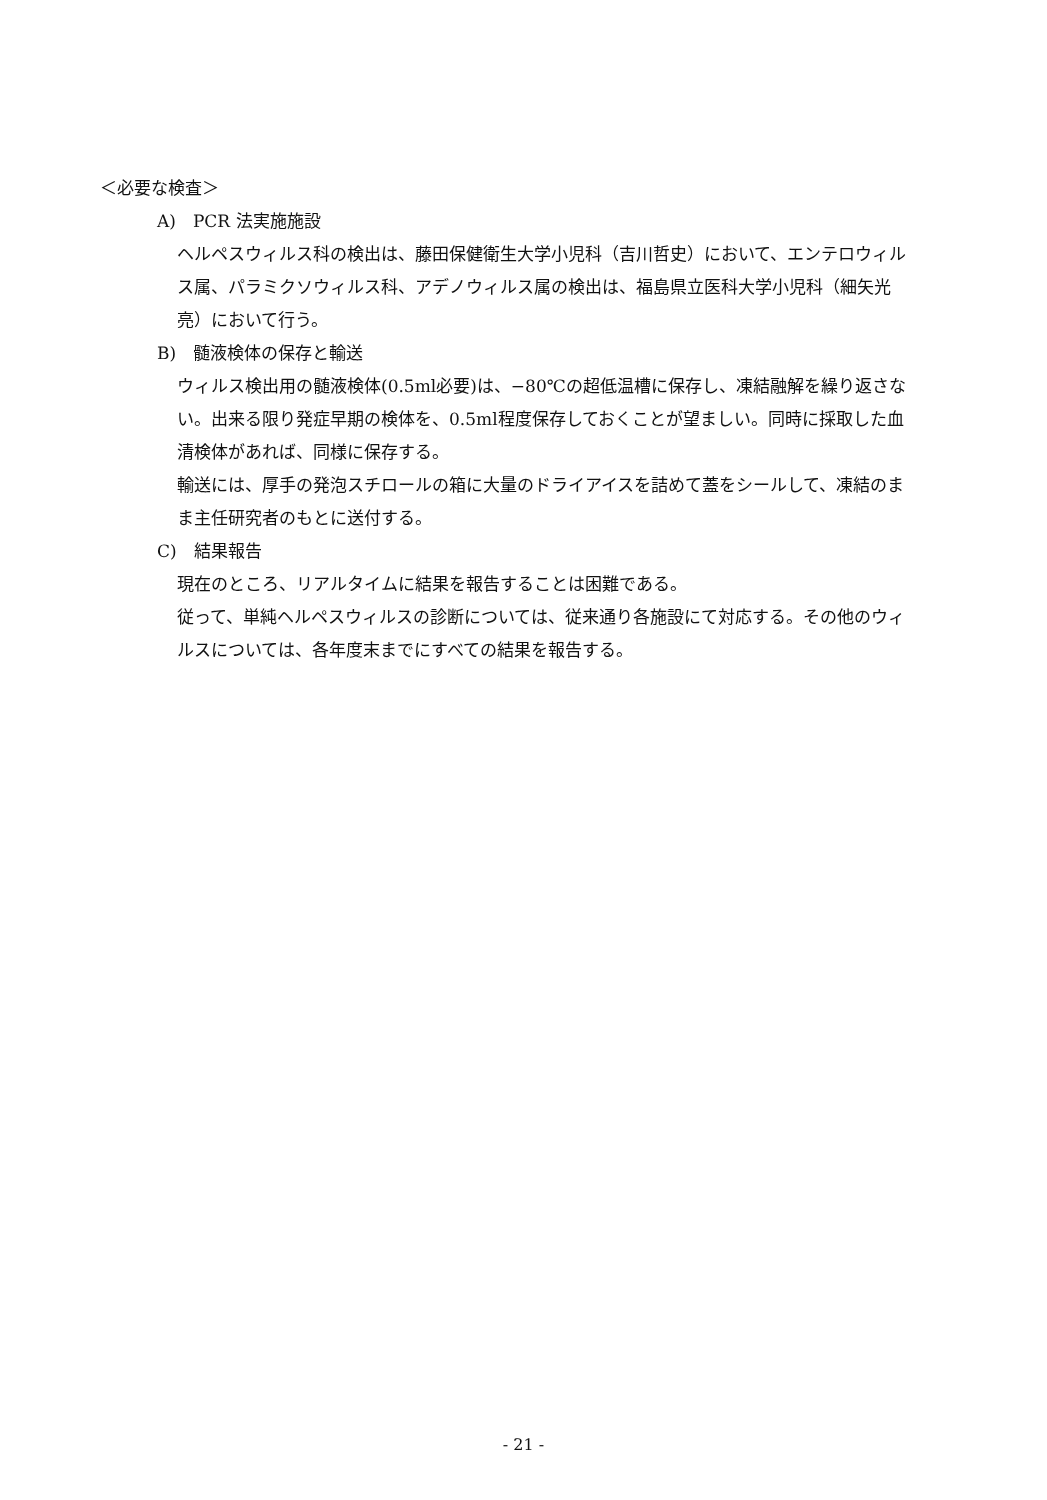＜必要な検査＞
A)　PCR 法実施施設
ヘルペスウィルス科の検出は、藤田保健衛生大学小児科（吉川哲史）において、エンテロウィルス属、パラミクソウィルス科、アデノウィルス属の検出は、福島県立医科大学小児科（細矢光亮）において行う。
B)　髄液検体の保存と輸送
ウィルス検出用の髄液検体(0.5ml必要)は、−80℃の超低温槽に保存し、凍結融解を繰り返さない。出来る限り発症早期の検体を、0.5ml程度保存しておくことが望ましい。同時に採取した血清検体があれば、同様に保存する。
輸送には、厚手の発泡スチロールの箱に大量のドライアイスを詰めて蓋をシールして、凍結のまま主任研究者のもとに送付する。
C)　結果報告
現在のところ、リアルタイムに結果を報告することは困難である。
従って、単純ヘルペスウィルスの診断については、従来通り各施設にて対応する。その他のウィルスについては、各年度末までにすべての結果を報告する。
- 21 -